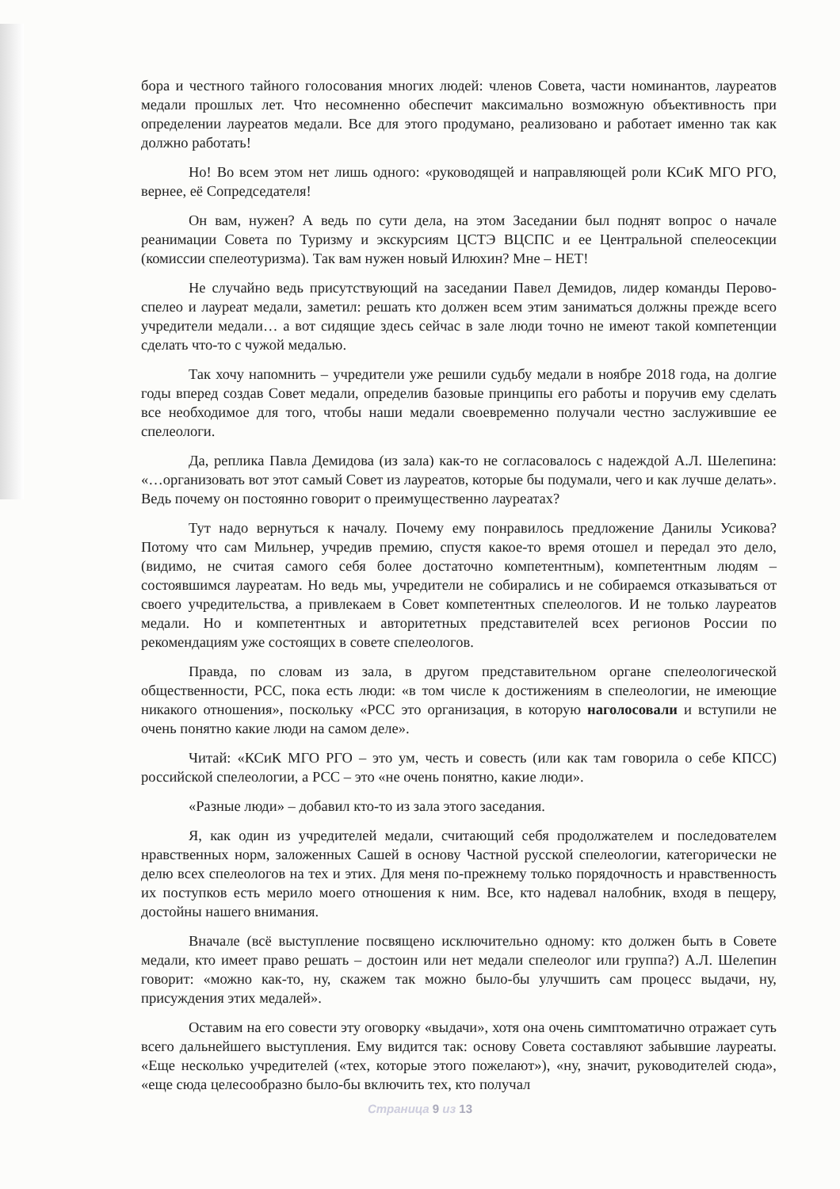бора и честного тайного голосования многих людей: членов Совета, части номинантов, лауреатов медали прошлых лет. Что несомненно обеспечит максимально возможную объективность при определении лауреатов медали. Все для этого продумано, реализовано и работает именно так как должно работать!
Но! Во всем этом нет лишь одного: «руководящей и направляющей роли КСиК МГО РГО, вернее, её Сопредседателя!
Он вам, нужен? А ведь по сути дела, на этом Заседании был поднят вопрос о начале реанимации Совета по Туризму и экскурсиям ЦСТЭ ВЦСПС и ее Центральной спелеосекции (комиссии спелеотуризма). Так вам нужен новый Илюхин? Мне – НЕТ!
Не случайно ведь присутствующий на заседании Павел Демидов, лидер команды Перово-спелео и лауреат медали, заметил: решать кто должен всем этим заниматься должны прежде всего учредители медали… а вот сидящие здесь сейчас в зале люди точно не имеют такой компетенции сделать что-то с чужой медалью.
Так хочу напомнить – учредители уже решили судьбу медали в ноябре 2018 года, на долгие годы вперед создав Совет медали, определив базовые принципы его работы и поручив ему сделать все необходимое для того, чтобы наши медали своевременно получали честно заслужившие ее спелеологи.
Да, реплика Павла Демидова (из зала) как-то не согласовалось с надеждой А.Л. Шелепина: «…организовать вот этот самый Совет из лауреатов, которые бы подумали, чего и как лучше делать». Ведь почему он постоянно говорит о преимущественно лауреатах?
Тут надо вернуться к началу. Почему ему понравилось предложение Данилы Усикова? Потому что сам Мильнер, учредив премию, спустя какое-то время отошел и передал это дело, (видимо, не считая самого себя более достаточно компетентным), компетентным людям – состоявшимся лауреатам. Но ведь мы, учредители не собирались и не собираемся отказываться от своего учредительства, а привлекаем в Совет компетентных спелеологов. И не только лауреатов медали. Но и компетентных и авторитетных представителей всех регионов России по рекомендациям уже состоящих в совете спелеологов.
Правда, по словам из зала, в другом представительном органе спелеологической общественности, РСС, пока есть люди: «в том числе к достижениям в спелеологии, не имеющие никакого отношения», поскольку «РСС это организация, в которую наголосовали и вступили не очень понятно какие люди на самом деле».
Читай: «КСиК МГО РГО – это ум, честь и совесть (или как там говорила о себе КПСС) российской спелеологии, а РСС – это «не очень понятно, какие люди».
«Разные люди» – добавил кто-то из зала этого заседания.
Я, как один из учредителей медали, считающий себя продолжателем и последователем нравственных норм, заложенных Сашей в основу Частной русской спелеологии, категорически не делю всех спелеологов на тех и этих. Для меня по-прежнему только порядочность и нравственность их поступков есть мерило моего отношения к ним. Все, кто надевал налобник, входя в пещеру, достойны нашего внимания.
Вначале (всё выступление посвящено исключительно одному: кто должен быть в Совете медали, кто имеет право решать – достоин или нет медали спелеолог или группа?) А.Л. Шелепин говорит: «можно как-то, ну, скажем так можно было-бы улучшить сам процесс выдачи, ну, присуждения этих медалей».
Оставим на его совести эту оговорку «выдачи», хотя она очень симптоматично отражает суть всего дальнейшего выступления. Ему видится так: основу Совета составляют забывшие лауреаты. «Еще несколько учредителей («тех, которые этого пожелают»), «ну, значит, руководителей сюда», «еще сюда целесообразно было-бы включить тех, кто получал
Страница 9 из 13